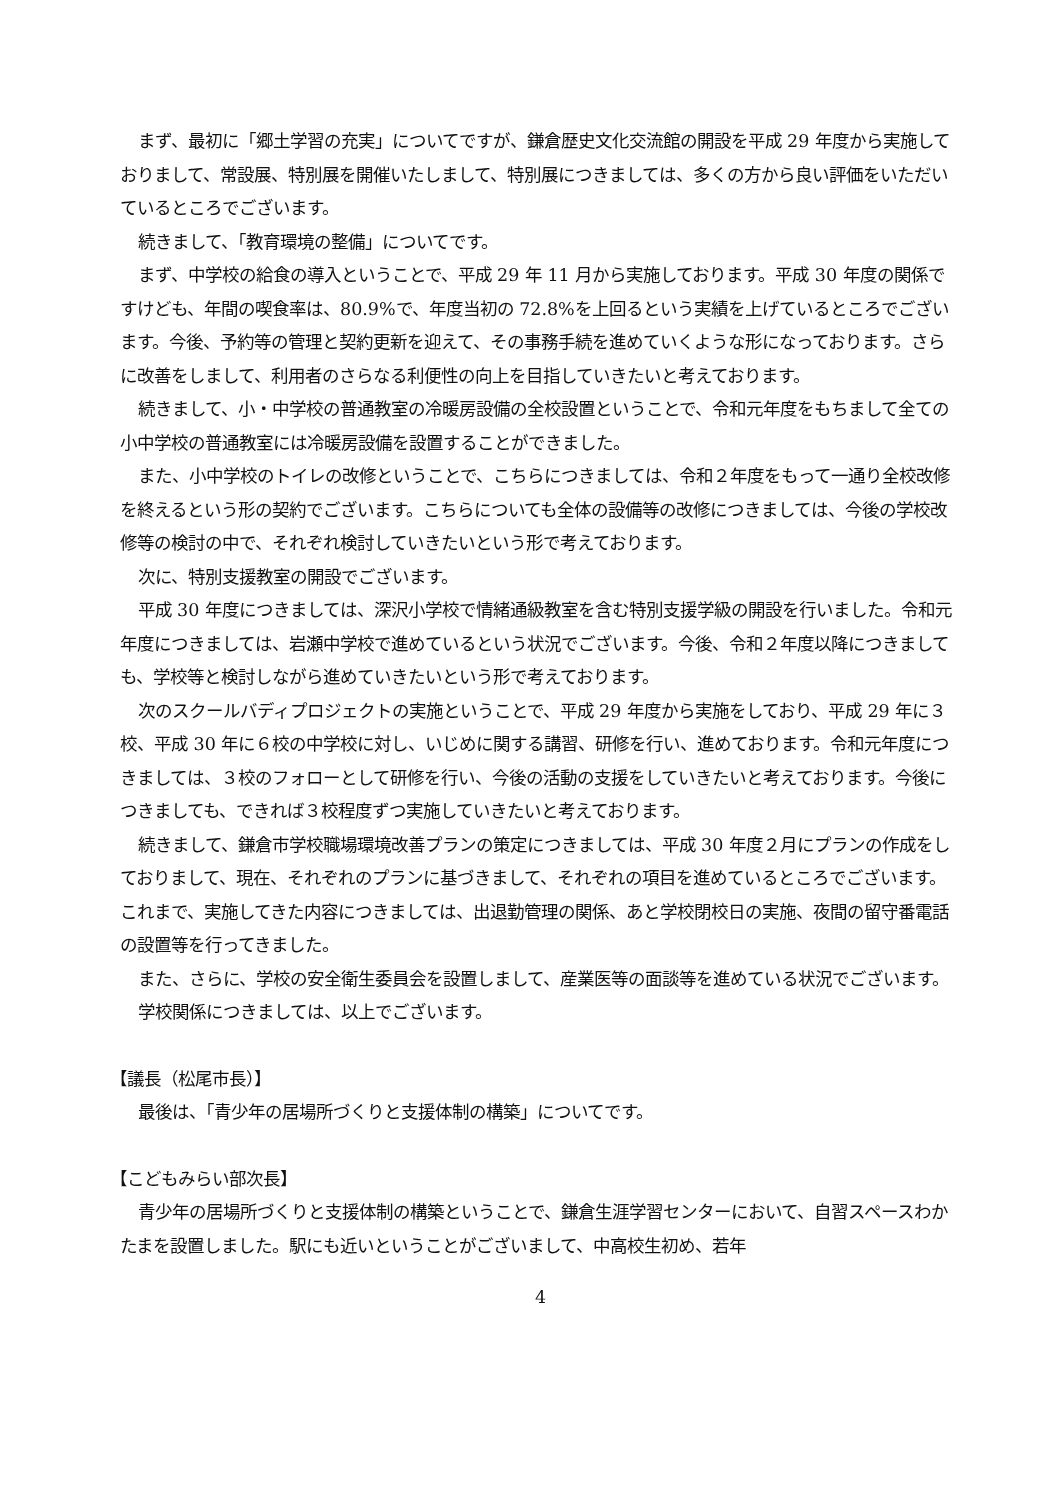まず、最初に「郷土学習の充実」についてですが、鎌倉歴史文化交流館の開設を平成 29 年度から実施しておりまして、常設展、特別展を開催いたしまして、特別展につきましては、多くの方から良い評価をいただいているところでございます。
続きまして、「教育環境の整備」についてです。
まず、中学校の給食の導入ということで、平成 29 年 11 月から実施しております。平成 30 年度の関係ですけども、年間の喫食率は、80.9%で、年度当初の 72.8%を上回るという実績を上げているところでございます。今後、予約等の管理と契約更新を迎えて、その事務手続を進めていくような形になっております。さらに改善をしまして、利用者のさらなる利便性の向上を目指していきたいと考えております。
続きまして、小・中学校の普通教室の冷暖房設備の全校設置ということで、令和元年度をもちまして全ての小中学校の普通教室には冷暖房設備を設置することができました。
また、小中学校のトイレの改修ということで、こちらにつきましては、令和２年度をもって一通り全校改修を終えるという形の契約でございます。こちらについても全体の設備等の改修につきましては、今後の学校改修等の検討の中で、それぞれ検討していきたいという形で考えております。
次に、特別支援教室の開設でございます。
平成 30 年度につきましては、深沢小学校で情緒通級教室を含む特別支援学級の開設を行いました。令和元年度につきましては、岩瀬中学校で進めているという状況でございます。今後、令和２年度以降につきましても、学校等と検討しながら進めていきたいという形で考えております。
次のスクールバディプロジェクトの実施ということで、平成 29 年度から実施をしており、平成 29 年に３校、平成 30 年に６校の中学校に対し、いじめに関する講習、研修を行い、進めております。令和元年度につきましては、３校のフォローとして研修を行い、今後の活動の支援をしていきたいと考えております。今後につきましても、できれば３校程度ずつ実施していきたいと考えております。
続きまして、鎌倉市学校職場環境改善プランの策定につきましては、平成 30 年度２月にプランの作成をしておりまして、現在、それぞれのプランに基づきまして、それぞれの項目を進めているところでございます。これまで、実施してきた内容につきましては、出退勤管理の関係、あと学校閉校日の実施、夜間の留守番電話の設置等を行ってきました。
また、さらに、学校の安全衛生委員会を設置しまして、産業医等の面談等を進めている状況でございます。
学校関係につきましては、以上でございます。
【議長（松尾市長）】
最後は、「青少年の居場所づくりと支援体制の構築」についてです。
【こどもみらい部次長】
青少年の居場所づくりと支援体制の構築ということで、鎌倉生涯学習センターにおいて、自習スペースわかたまを設置しました。駅にも近いということがございまして、中高校生初め、若年
4